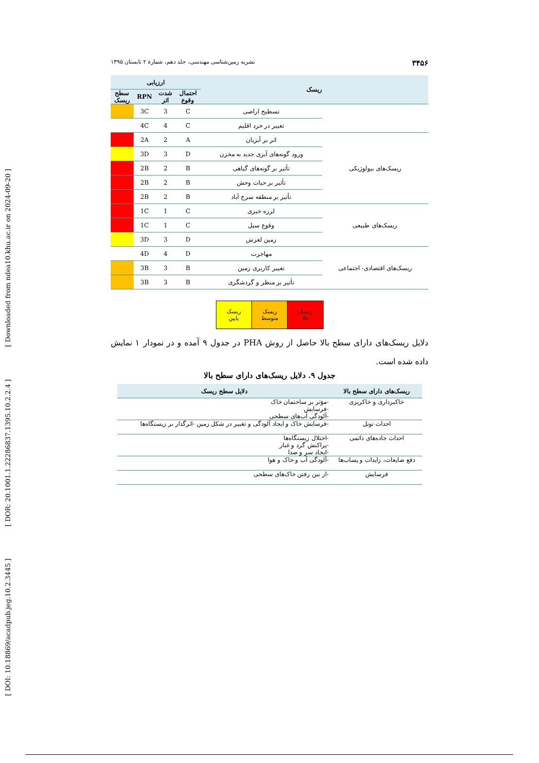[ DOI: 10.18869/acadpub.jeg.10.2.3445 ] [ DOR: 20.1001.1.22286837.1395.10.2.2.4 ] [ Downloaded from ndea10.khu.ac.ir on 2024-09-20 ]
۳۴۵۶ نشریه زمین‌شناسی مهندسی، جلد دهم، شمارهٔ ۲ تابستان ۱۳۹۵
| ریسک | | ارزیابی | | | |
| --- | --- | --- | --- | --- | --- |
| | | احتمال وقوع | شدت اثر | RPN | سطح ریسک |
| | تسطیح اراضی | C | 3 | 3C | |
| | تغییر در خرد اقلیم | C | 4 | 4C | |
| ریسک‌های بیولوژیکی | اثر بر آبزیان | A | 2 | 2A | |
| | ورود گونه‌های آبزی جدید به مخزن | D | 3 | 3D | |
| | تأثیر بر گونه‌های گیاهی | B | 2 | 2B | |
| | تأثیر بر حیات وحش | B | 2 | 2B | |
| | تأثیر بر منطقه سرخ آباد | B | 2 | 2B | |
| ریسک‌های طبیعی | لرزه خیزی | C | 1 | 1C | |
| | وقوع سیل | C | 1 | 1C | |
| | زمین لغزش | D | 3 | 3D | |
| ریسک‌های اقتصادی- اجتماعی | مهاجرت | D | 4 | 4D | |
| | تغییر کاربری زمین | B | 3 | 3B | |
| | تأثیر بر منظر و گردشگری | B | 3 | 3B | |
| ریسک بالا | ریسک متوسط | ریسک پایین |
دلایل ریسک‌های دارای سطح بالا حاصل از روش PHA در جدول ۹ آمده و در نمودار ۱ نمایش داده شده است.
جدول ۹. دلایل ریسک‌های دارای سطح بالا
| ریسک‌های دارای سطح بالا | دلایل سطح ریسک |
| --- | --- |
| خاکبرداری و خاکریزی | -مؤثر بر ساختمان خاک -فرسایش -آلودگی آب‌های سطحی |
| احداث تونل | -فرسایش خاک و ایجاد آلودگی و تغییر در شکل زمین -اثرگذار بر زیستگاه‌ها |
| احداث جاده‌های دائمی | -اختلال زیستگاه‌ها -پراکنش گرد و غبار -ایجاد سر و صدا |
| دفع ضایعات، زایدات و پساب‌ها | -آلودگی آب و خاک و هوا |
| فرسایش | -از بین رفتن خاک‌های سطحی |